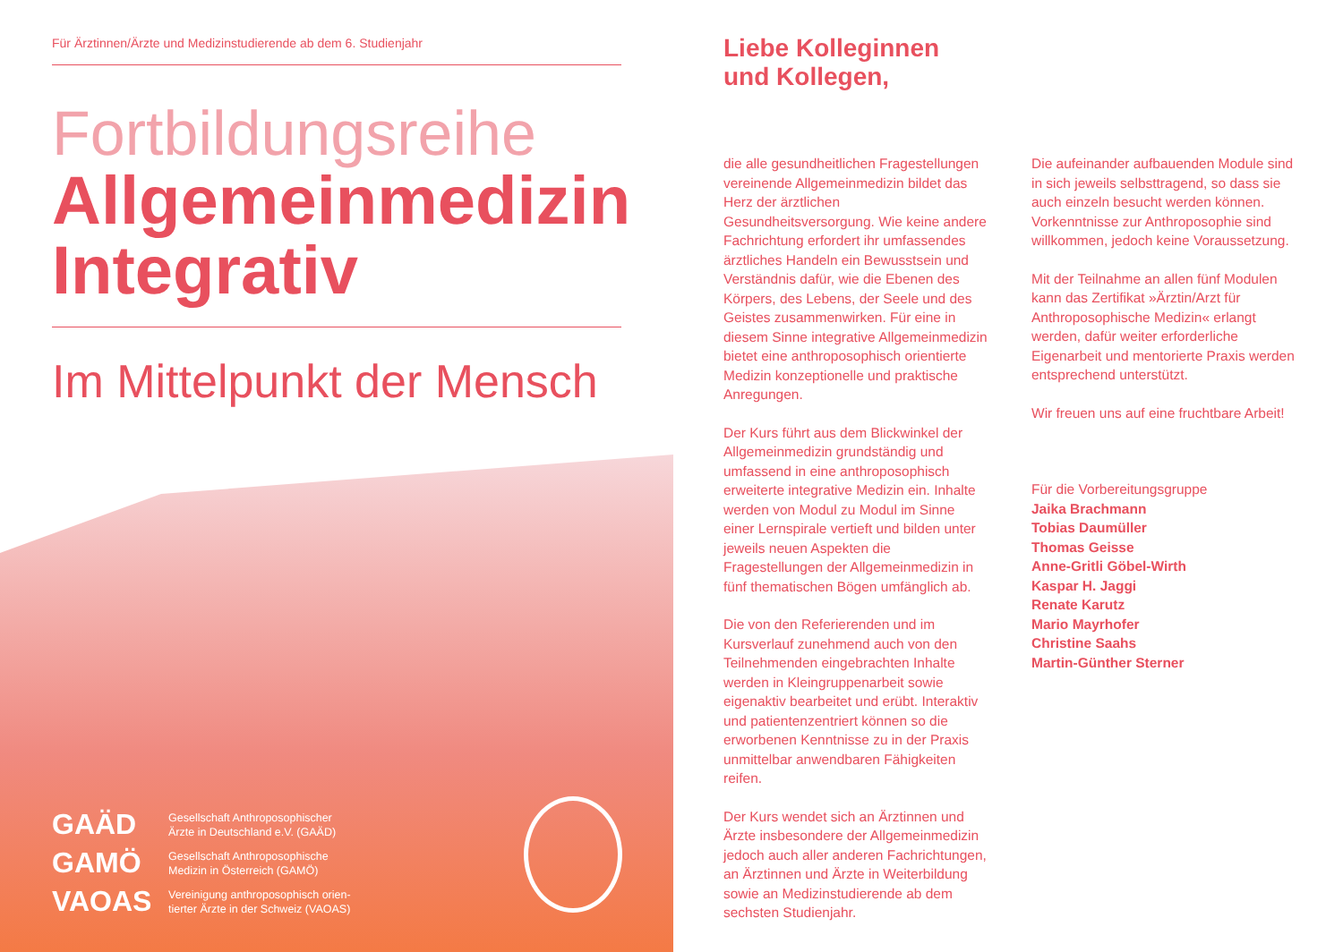Für Ärztinnen/Ärzte und Medizinstudierende ab dem 6. Studienjahr
Fortbildungsreihe
Allgemeinmedizin
Integrativ
Im Mittelpunkt der Mensch
GAÄD Gesellschaft Anthroposophischer
Ärzte in Deutschland e.V. (GAÄD)
GAMÖ Gesellschaft Anthroposophische
Medizin in Österreich (GAMÖ)
VAOAS Vereinigung anthroposophisch orien-
tierter Ärzte in der Schweiz (VAOAS)
Liebe Kolleginnen
und Kollegen,
die alle gesundheitlichen Fragestellungen vereinende Allgemeinmedizin bildet das Herz der ärztlichen Gesundheitsversorgung. Wie keine andere Fachrichtung erfordert ihr umfassendes ärztliches Handeln ein Bewusstsein und Verständnis dafür, wie die Ebenen des Körpers, des Lebens, der Seele und des Geistes zusammenwirken. Für eine in diesem Sinne integrative Allgemeinmedizin bietet eine anthroposophisch orientierte Medizin konzeptionelle und praktische Anregungen.
Der Kurs führt aus dem Blickwinkel der Allgemeinmedizin grundständig und umfassend in eine anthroposophisch erweiterte integrative Medizin ein. Inhalte werden von Modul zu Modul im Sinne einer Lernspirale vertieft und bilden unter jeweils neuen Aspekten die Fragestellungen der Allgemeinmedizin in fünf thematischen Bögen umfänglich ab.
Die von den Referierenden und im Kursverlauf zunehmend auch von den Teilnehmenden eingebrachten Inhalte werden in Kleingruppenarbeit sowie eigenaktiv bearbeitet und erübt. Interaktiv und patientenzentriert können so die erworbenen Kenntnisse zu in der Praxis unmittelbar anwendbaren Fähigkeiten reifen.
Der Kurs wendet sich an Ärztinnen und Ärzte insbesondere der Allgemeinmedizin jedoch auch aller anderen Fachrichtungen, an Ärztinnen und Ärzte in Weiterbildung sowie an Medizinstudierende ab dem sechsten Studienjahr.
Die aufeinander aufbauenden Module sind in sich jeweils selbsttragend, so dass sie auch einzeln besucht werden können. Vorkenntnisse zur Anthroposophie sind willkommen, jedoch keine Voraussetzung.
Mit der Teilnahme an allen fünf Modulen kann das Zertifikat »Ärztin/Arzt für Anthroposophische Medizin« erlangt werden, dafür weiter erforderliche Eigenarbeit und mentorierte Praxis werden entsprechend unterstützt.
Wir freuen uns auf eine fruchtbare Arbeit!
Für die Vorbereitungsgruppe
Jaika Brachmann
Tobias Daumüller
Thomas Geisse
Anne-Gritli Göbel-Wirth
Kaspar H. Jaggi
Renate Karutz
Mario Mayrhofer
Christine Saahs
Martin-Günther Sterner